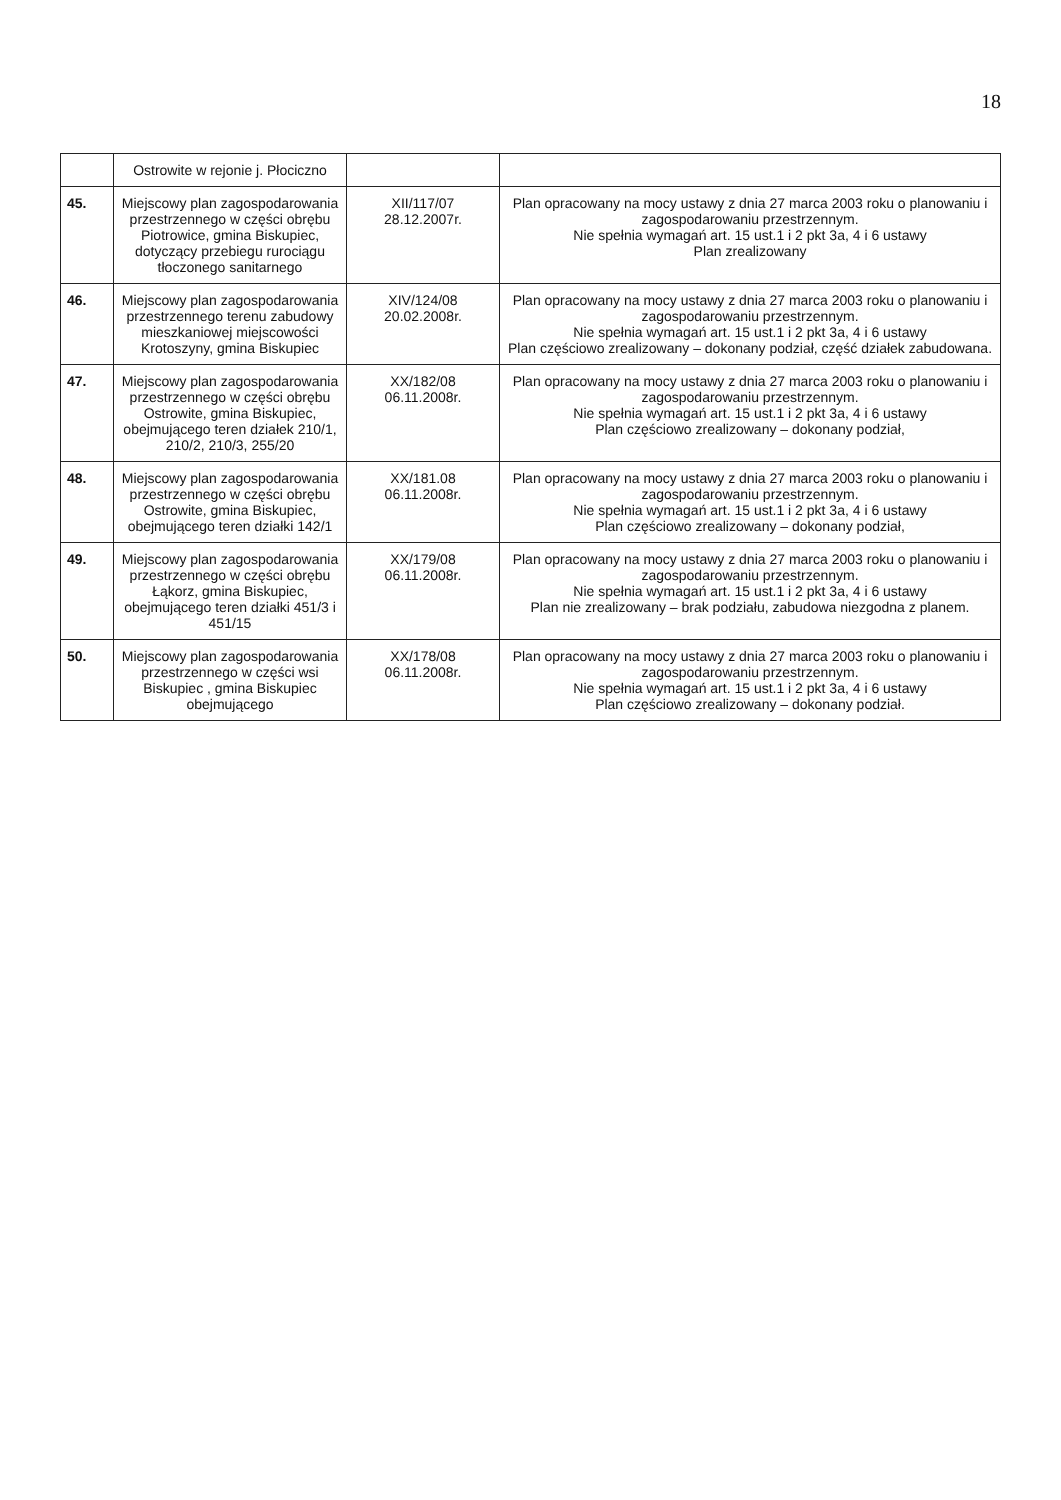18
| | Ostrowite w rejonie j. Płociczno | | |
| 45. | Miejscowy plan zagospodarowania przestrzennego w części obrębu Piotrowice, gmina Biskupiec, dotyczący przebiegu rurociągu tłoczonego sanitarnego | XII/117/07 28.12.2007r. | Plan opracowany na mocy ustawy z dnia 27 marca 2003 roku o planowaniu i zagospodarowaniu przestrzennym. Nie spełnia wymagań art. 15 ust.1 i 2 pkt 3a, 4 i 6 ustawy Plan zrealizowany |
| 46. | Miejscowy plan zagospodarowania przestrzennego terenu zabudowy mieszkaniowej miejscowości Krotoszyny, gmina Biskupiec | XIV/124/08 20.02.2008r. | Plan opracowany na mocy ustawy z dnia 27 marca 2003 roku o planowaniu i zagospodarowaniu przestrzennym. Nie spełnia wymagań art. 15 ust.1 i 2 pkt 3a, 4 i 6 ustawy Plan częściowo zrealizowany – dokonany podział, część działek zabudowana. |
| 47. | Miejscowy plan zagospodarowania przestrzennego w części obrębu Ostrowite, gmina Biskupiec, obejmującego teren działek 210/1, 210/2, 210/3, 255/20 | XX/182/08 06.11.2008r. | Plan opracowany na mocy ustawy z dnia 27 marca 2003 roku o planowaniu i zagospodarowaniu przestrzennym. Nie spełnia wymagań art. 15 ust.1 i 2 pkt 3a, 4 i 6 ustawy Plan częściowo zrealizowany – dokonany podział, |
| 48. | Miejscowy plan zagospodarowania przestrzennego w części obrębu Ostrowite, gmina Biskupiec, obejmującego teren działki 142/1 | XX/181.08 06.11.2008r. | Plan opracowany na mocy ustawy z dnia 27 marca 2003 roku o planowaniu i zagospodarowaniu przestrzennym. Nie spełnia wymagań art. 15 ust.1 i 2 pkt 3a, 4 i 6 ustawy Plan częściowo zrealizowany – dokonany podział, |
| 49. | Miejscowy plan zagospodarowania przestrzennego w części obrębu Łąkorz, gmina Biskupiec, obejmującego teren działki 451/3 i 451/15 | XX/179/08 06.11.2008r. | Plan opracowany na mocy ustawy z dnia 27 marca 2003 roku o planowaniu i zagospodarowaniu przestrzennym. Nie spełnia wymagań art. 15 ust.1 i 2 pkt 3a, 4 i 6 ustawy Plan nie zrealizowany – brak podziału, zabudowa niezgodna z planem. |
| 50. | Miejscowy plan zagospodarowania przestrzennego w części wsi Biskupiec , gmina Biskupiec obejmującego | XX/178/08 06.11.2008r. | Plan opracowany na mocy ustawy z dnia 27 marca 2003 roku o planowaniu i zagospodarowaniu przestrzennym. Nie spełnia wymagań art. 15 ust.1 i 2 pkt 3a, 4 i 6 ustawy Plan częściowo zrealizowany – dokonany podział. |